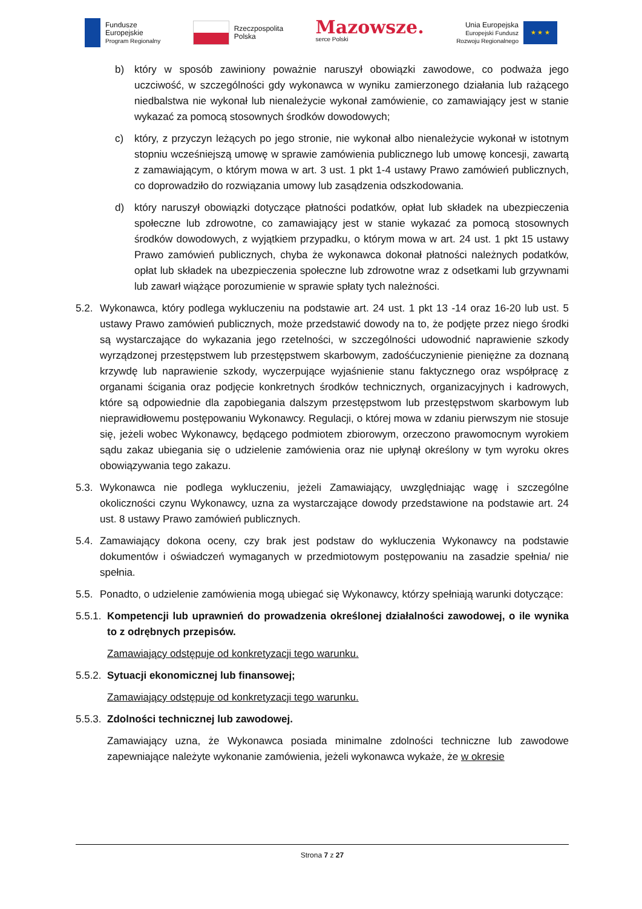Fundusze
Europejskie
Program Regionalny
Rzeczpospolita
Polska
Mazowsze.
serce Polski
Unia Europejska
Europejski Fundusz
Rozwoju Regionalnego
★ ★ ★
b) który w sposób zawiniony poważnie naruszył obowiązki zawodowe, co podważa jego uczciwość, w szczególności gdy wykonawca w wyniku zamierzonego działania lub rażącego niedbalstwa nie wykonał lub nienależycie wykonał zamówienie, co zamawiający jest w stanie wykazać za pomocą stosownych środków dowodowych;
c) który, z przyczyn leżących po jego stronie, nie wykonał albo nienależycie wykonał w istotnym stopniu wcześniejszą umowę w sprawie zamówienia publicznego lub umowę koncesji, zawartą z zamawiającym, o którym mowa w art. 3 ust. 1 pkt 1-4 ustawy Prawo zamówień publicznych, co doprowadziło do rozwiązania umowy lub zasądzenia odszkodowania.
d) który naruszył obowiązki dotyczące płatności podatków, opłat lub składek na ubezpieczenia społeczne lub zdrowotne, co zamawiający jest w stanie wykazać za pomocą stosownych środków dowodowych, z wyjątkiem przypadku, o którym mowa w art. 24 ust. 1 pkt 15 ustawy Prawo zamówień publicznych, chyba że wykonawca dokonał płatności należnych podatków, opłat lub składek na ubezpieczenia społeczne lub zdrowotne wraz z odsetkami lub grzywnami lub zawarł wiążące porozumienie w sprawie spłaty tych należności.
5.2. Wykonawca, który podlega wykluczeniu na podstawie art. 24 ust. 1 pkt 13 -14 oraz 16-20 lub ust. 5 ustawy Prawo zamówień publicznych, może przedstawić dowody na to, że podjęte przez niego środki są wystarczające do wykazania jego rzetelności, w szczególności udowodnić naprawienie szkody wyrządzonej przestępstwem lub przestępstwem skarbowym, zadośćuczynienie pieniężne za doznaną krzywdę lub naprawienie szkody, wyczerpujące wyjaśnienie stanu faktycznego oraz współpracę z organami ścigania oraz podjęcie konkretnych środków technicznych, organizacyjnych i kadrowych, które są odpowiednie dla zapobiegania dalszym przestępstwom lub przestępstwom skarbowym lub nieprawidłowemu postępowaniu Wykonawcy. Regulacji, o której mowa w zdaniu pierwszym nie stosuje się, jeżeli wobec Wykonawcy, będącego podmiotem zbiorowym, orzeczono prawomocnym wyrokiem sądu zakaz ubiegania się o udzielenie zamówienia oraz nie upłynął określony w tym wyroku okres obowiązywania tego zakazu.
5.3. Wykonawca nie podlega wykluczeniu, jeżeli Zamawiający, uwzględniając wagę i szczególne okoliczności czynu Wykonawcy, uzna za wystarczające dowody przedstawione na podstawie art. 24 ust. 8 ustawy Prawo zamówień publicznych.
5.4. Zamawiający dokona oceny, czy brak jest podstaw do wykluczenia Wykonawcy na podstawie dokumentów i oświadczeń wymaganych w przedmiotowym postępowaniu na zasadzie spełnia/ nie spełnia.
5.5. Ponadto, o udzielenie zamówienia mogą ubiegać się Wykonawcy, którzy spełniają warunki dotyczące:
5.5.1. Kompetencji lub uprawnień do prowadzenia określonej działalności zawodowej, o ile wynika to z odrębnych przepisów.
Zamawiający odstępuje od konkretyzacji tego warunku.
5.5.2. Sytuacji ekonomicznej lub finansowej;
Zamawiający odstępuje od konkretyzacji tego warunku.
5.5.3. Zdolności technicznej lub zawodowej.
Zamawiający uzna, że Wykonawca posiada minimalne zdolności techniczne lub zawodowe zapewniające należyte wykonanie zamówienia, jeżeli wykonawca wykaże, że w okresie
Strona 7 z 27